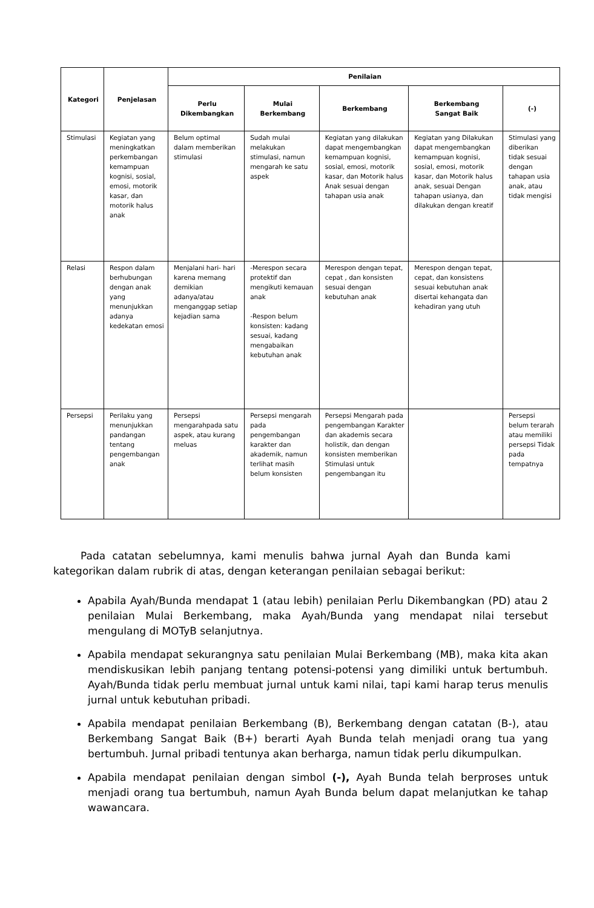| Kategori | Penjelasan | Penilaian | | | | |
| --- | --- | --- | --- | --- | --- | --- |
| | | Perlu Dikembangkan | Mulai Berkembang | Berkembang | Berkembang Sangat Baik | (-) |
| Stimulasi | Kegiatan yang meningkatkan perkembangan kemampuan kognisi, sosial, emosi, motorik kasar, dan motorik halus anak | Belum optimal dalam memberikan stimulasi | Sudah mulai melakukan stimulasi, namun mengarah ke satu aspek | Kegiatan yang dilakukan dapat mengembangkan kemampuan kognisi, sosial, emosi, motorik kasar, dan Motorik halus Anak sesuai dengan tahapan usia anak | Kegiatan yang Dilakukan dapat mengembangkan kemampuan kognisi, sosial, emosi, motorik kasar, dan Motorik halus anak, sesuai Dengan tahapan usianya, dan dilakukan dengan kreatif | Stimulasi yang diberikan tidak sesuai dengan tahapan usia anak, atau tidak mengisi |
| Relasi | Respon dalam berhubungan dengan anak yang menunjukkan adanya kedekatan emosi | Menjalani hari- hari karena memang demikian adanya/atau menganggap setiap kejadian sama | -Merespon secara protektif dan mengikuti kemauan anak -Respon belum konsisten: kadang sesuai, kadang mengabaikan kebutuhan anak | Merespon dengan tepat, cepat , dan konsisten sesuai dengan kebutuhan anak | Merespon dengan tepat, cepat, dan konsistens sesuai kebutuhan anak disertai kehangata dan kehadiran yang utuh | |
| Persepsi | Perilaku yang menunjukkan pandangan tentang pengembangan anak | Persepsi mengarahpada satu aspek, atau kurang meluas | Persepsi mengarah pada pengembangan karakter dan akademik, namun terlihat masih belum konsisten | Persepsi Mengarah pada pengembangan Karakter dan akademis secara holistik, dan dengan konsisten memberikan Stimulasi untuk pengembangan itu | | Persepsi belum terarah atau memiliki persepsi Tidak pada tempatnya |
Pada catatan sebelumnya, kami menulis bahwa jurnal Ayah dan Bunda kami kategorikan dalam rubrik di atas, dengan keterangan penilaian sebagai berikut:
Apabila Ayah/Bunda mendapat 1 (atau lebih) penilaian Perlu Dikembangkan (PD) atau 2 penilaian Mulai Berkembang, maka Ayah/Bunda yang mendapat nilai tersebut mengulang di MOTyB selanjutnya.
Apabila mendapat sekurangnya satu penilaian Mulai Berkembang (MB), maka kita akan mendiskusikan lebih panjang tentang potensi-potensi yang dimiliki untuk bertumbuh. Ayah/Bunda tidak perlu membuat jurnal untuk kami nilai, tapi kami harap terus menulis jurnal untuk kebutuhan pribadi.
Apabila mendapat penilaian Berkembang (B), Berkembang dengan catatan (B-), atau Berkembang Sangat Baik (B+) berarti Ayah Bunda telah menjadi orang tua yang bertumbuh. Jurnal pribadi tentunya akan berharga, namun tidak perlu dikumpulkan.
Apabila mendapat penilaian dengan simbol (-), Ayah Bunda telah berproses untuk menjadi orang tua bertumbuh, namun Ayah Bunda belum dapat melanjutkan ke tahap wawancara.